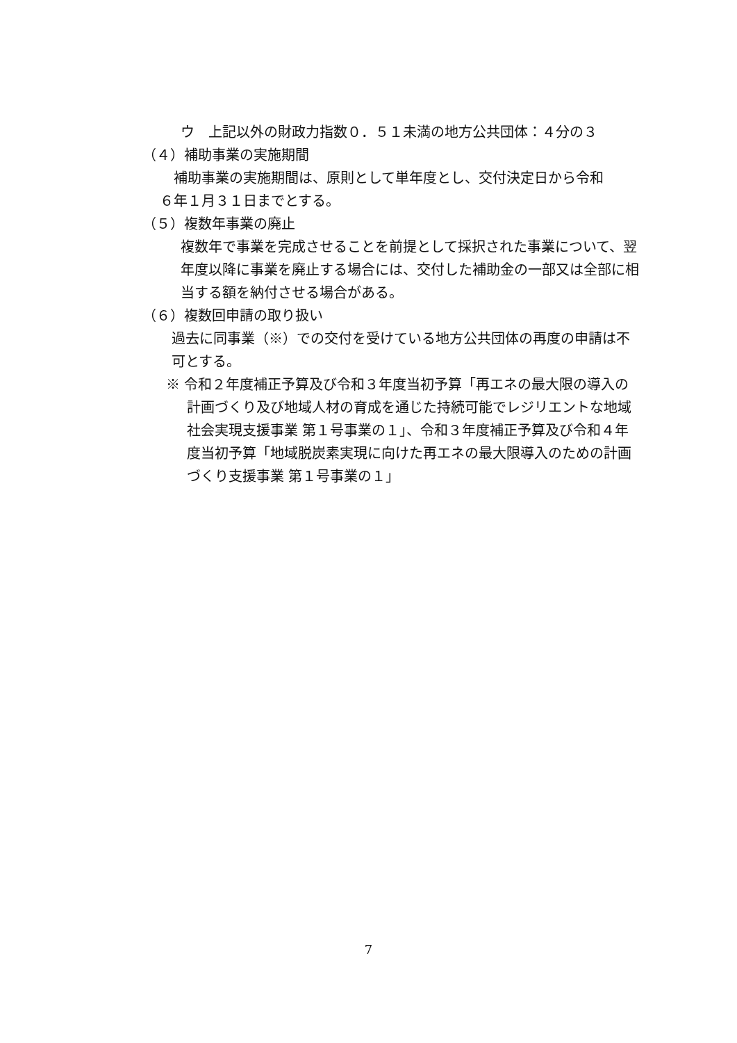ウ　上記以外の財政力指数０．５１未満の地方公共団体：４分の３
（４）補助事業の実施期間
補助事業の実施期間は、原則として単年度とし、交付決定日から令和
６年１月３１日までとする。
（５）複数年事業の廃止
複数年で事業を完成させることを前提として採択された事業について、翌年度以降に事業を廃止する場合には、交付した補助金の一部又は全部に相当する額を納付させる場合がある。
（６）複数回申請の取り扱い
過去に同事業（※）での交付を受けている地方公共団体の再度の申請は不可とする。
※ 令和２年度補正予算及び令和３年度当初予算「再エネの最大限の導入の計画づくり及び地域人材の育成を通じた持続可能でレジリエントな地域社会実現支援事業 第１号事業の１」、令和３年度補正予算及び令和４年度当初予算「地域脱炭素実現に向けた再エネの最大限導入のための計画づくり支援事業 第１号事業の１」
7